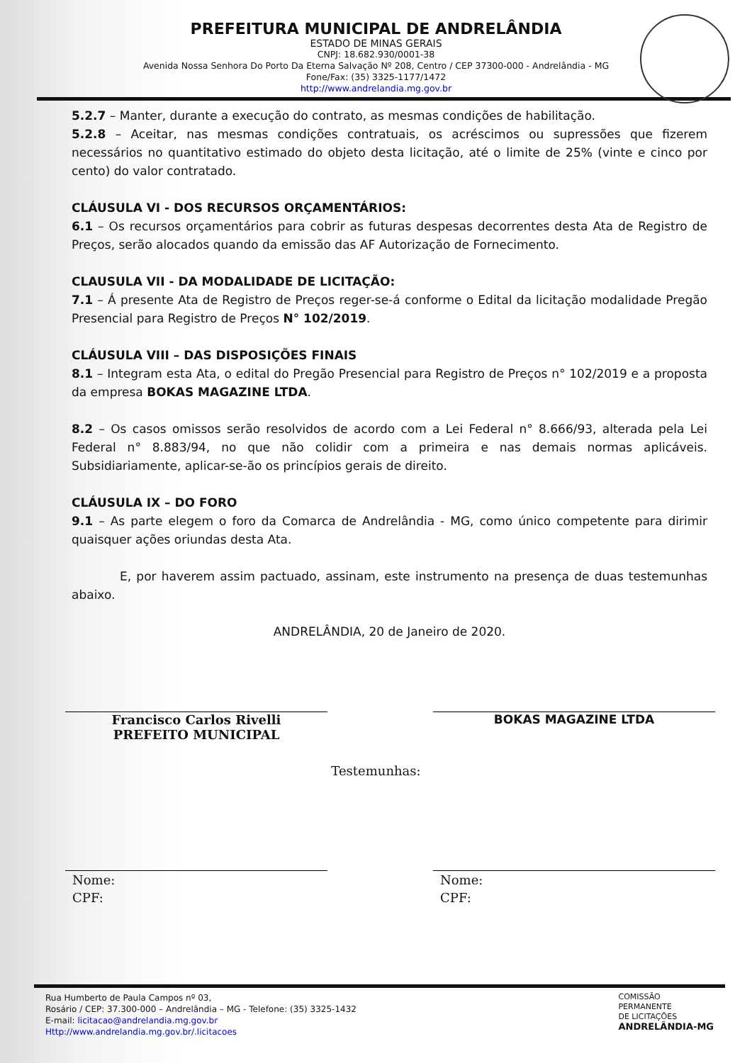PREFEITURA MUNICIPAL DE ANDRELÂNDIA
ESTADO DE MINAS GERAIS
CNPJ: 18.682.930/0001-38
Avenida Nossa Senhora Do Porto Da Eterna Salvação Nº 208, Centro / CEP 37300-000 - Andrelândia - MG
Fone/Fax: (35) 3325-1177/1472
http://www.andrelandia.mg.gov.br
5.2.7 – Manter, durante a execução do contrato, as mesmas condições de habilitação.
5.2.8 – Aceitar, nas mesmas condições contratuais, os acréscimos ou supressões que fizerem necessários no quantitativo estimado do objeto desta licitação, até o limite de 25% (vinte e cinco por cento) do valor contratado.
CLÁUSULA VI - DOS RECURSOS ORÇAMENTÁRIOS:
6.1 – Os recursos orçamentários para cobrir as futuras despesas decorrentes desta Ata de Registro de Preços, serão alocados quando da emissão das AF Autorização de Fornecimento.
CLAUSULA VII - DA MODALIDADE DE LICITAÇÃO:
7.1 – Á presente Ata de Registro de Preços reger-se-á conforme o Edital da licitação modalidade Pregão Presencial para Registro de Preços N° 102/2019.
CLÁUSULA VIII – DAS DISPOSIÇÕES FINAIS
8.1 – Integram esta Ata, o edital do Pregão Presencial para Registro de Preços n° 102/2019 e a proposta da empresa BOKAS MAGAZINE LTDA.
8.2 – Os casos omissos serão resolvidos de acordo com a Lei Federal n° 8.666/93, alterada pela Lei Federal n° 8.883/94, no que não colidir com a primeira e nas demais normas aplicáveis. Subsidiariamente, aplicar-se-ão os princípios gerais de direito.
CLÁUSULA IX – DO FORO
9.1 – As parte elegem o foro da Comarca de Andrelândia - MG, como único competente para dirimir quaisquer ações oriundas desta Ata.
E, por haverem assim pactuado, assinam, este instrumento na presença de duas testemunhas abaixo.
ANDRELÂNDIA, 20 de Janeiro de 2020.
Francisco Carlos Rivelli
PREFEITO MUNICIPAL
BOKAS MAGAZINE LTDA
Testemunhas:
Nome:
CPF:
Nome:
CPF:
Rua Humberto de Paula Campos nº 03,
Rosário / CEP: 37.300-000 – Andrelândia – MG - Telefone: (35) 3325-1432
E-mail: licitacao@andrelandia.mg.gov.br
Http://www.andrelandia.mg.gov.br/.licitacoes
COMISSÃO
PERMANENTE
DE LICITAÇÕES
ANDRELÂNDIA-MG